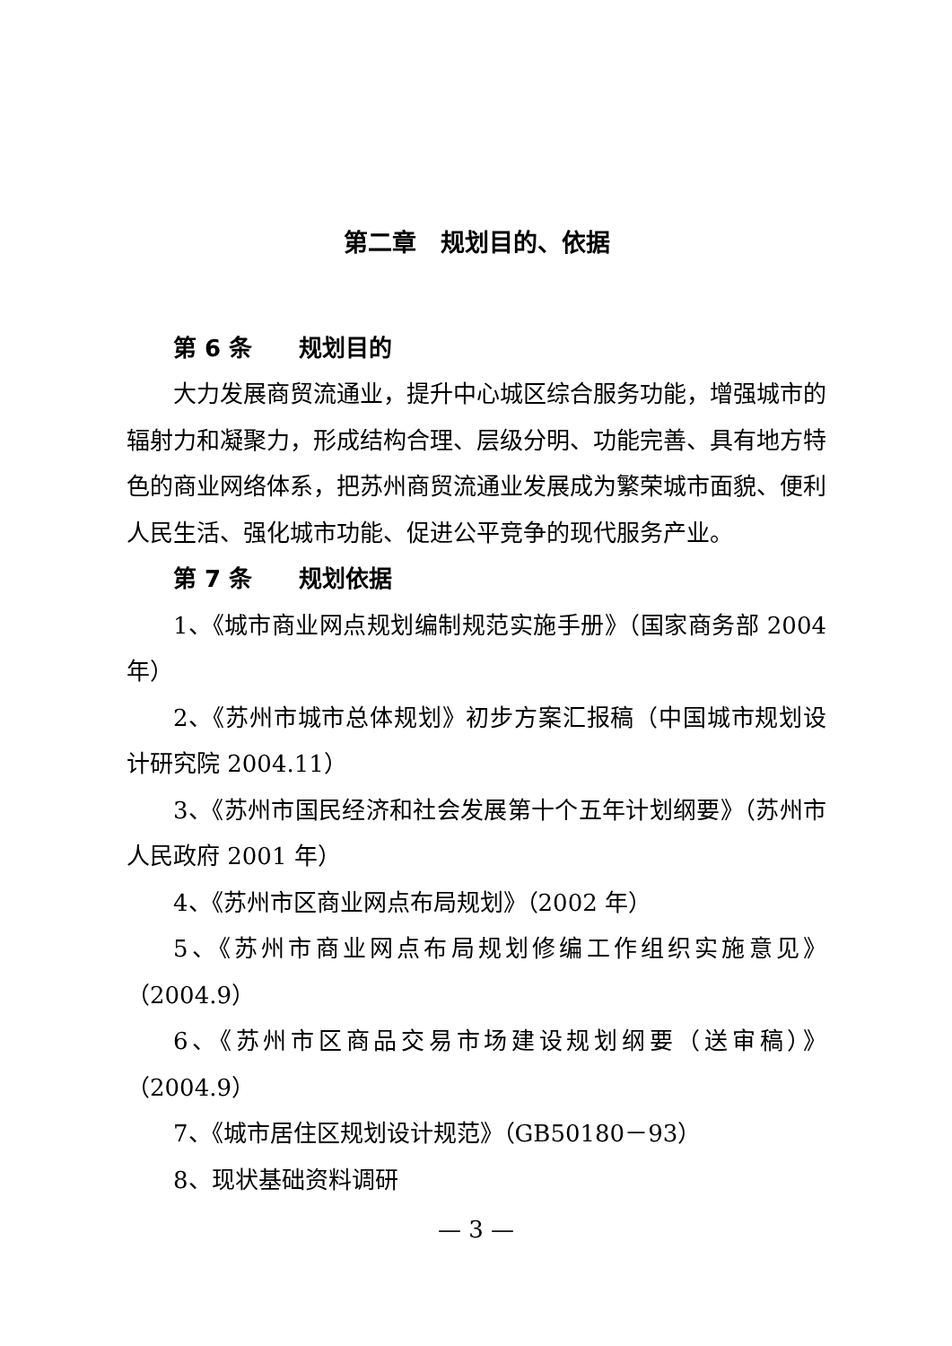第二章　规划目的、依据
第 6 条　　规划目的
大力发展商贸流通业，提升中心城区综合服务功能，增强城市的辐射力和凝聚力，形成结构合理、层级分明、功能完善、具有地方特色的商业网络体系，把苏州商贸流通业发展成为繁荣城市面貌、便利人民生活、强化城市功能、促进公平竞争的现代服务产业。
第 7 条　　规划依据
1、《城市商业网点规划编制规范实施手册》（国家商务部 2004 年）
2、《苏州市城市总体规划》初步方案汇报稿（中国城市规划设计研究院 2004.11）
3、《苏州市国民经济和社会发展第十个五年计划纲要》（苏州市人民政府 2001 年）
4、《苏州市区商业网点布局规划》（2002 年）
5、《苏州市商业网点布局规划修编工作组织实施意见》（2004.9）
6、《苏州市区商品交易市场建设规划纲要（送审稿）》（2004.9）
7、《城市居住区规划设计规范》（GB50180－93）
8、现状基础资料调研
— 3 —